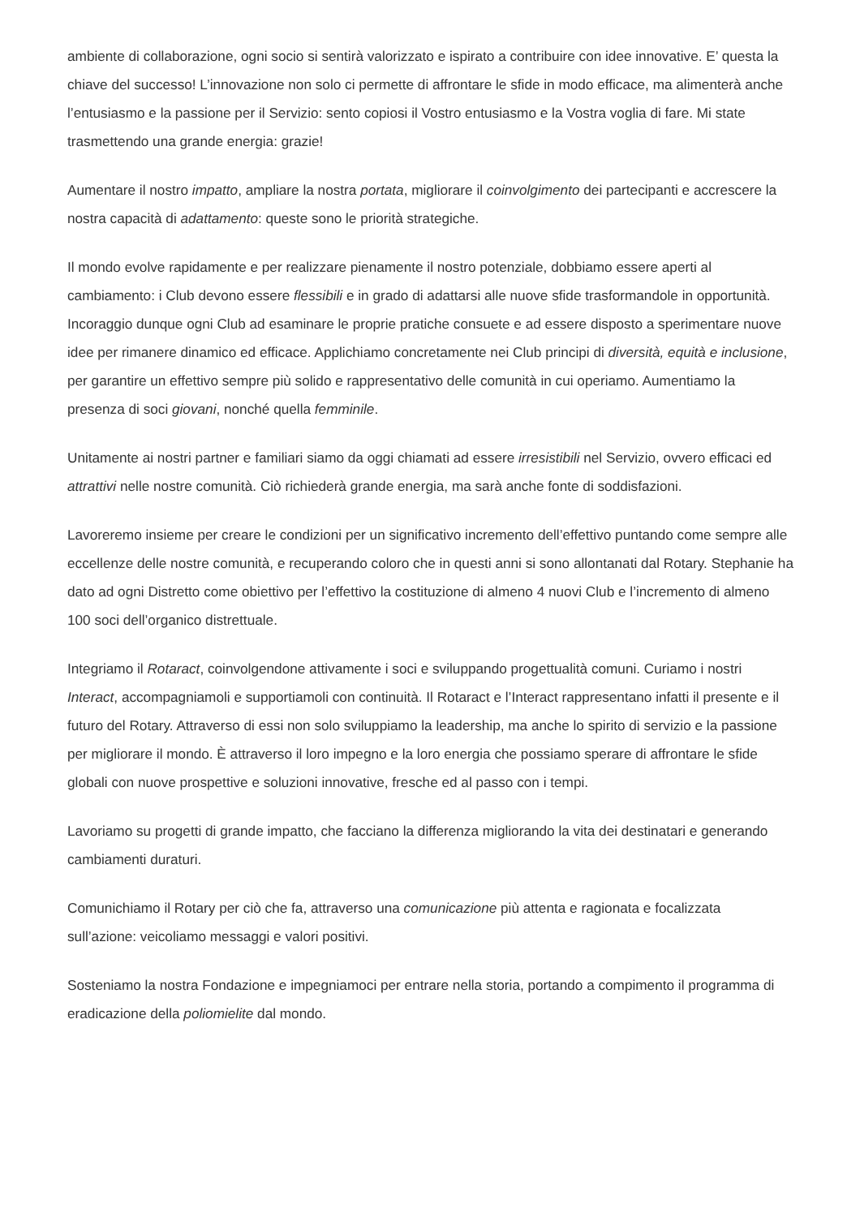ambiente di collaborazione, ogni socio si sentirà valorizzato e ispirato a contribuire con idee innovative. E’ questa la chiave del successo! L’innovazione non solo ci permette di affrontare le sfide in modo efficace, ma alimenterà anche l’entusiasmo e la passione per il Servizio: sento copiosi il Vostro entusiasmo e la Vostra voglia di fare. Mi state trasmettendo una grande energia: grazie!
Aumentare il nostro impatto, ampliare la nostra portata, migliorare il coinvolgimento dei partecipanti e accrescere la nostra capacità di adattamento: queste sono le priorità strategiche.
Il mondo evolve rapidamente e per realizzare pienamente il nostro potenziale, dobbiamo essere aperti al cambiamento: i Club devono essere flessibili e in grado di adattarsi alle nuove sfide trasformandole in opportunità. Incoraggio dunque ogni Club ad esaminare le proprie pratiche consuete e ad essere disposto a sperimentare nuove idee per rimanere dinamico ed efficace. Applichiamo concretamente nei Club principi di diversità, equità e inclusione, per garantire un effettivo sempre più solido e rappresentativo delle comunità in cui operiamo. Aumentiamo la presenza di soci giovani, nonché quella femminile.
Unitamente ai nostri partner e familiari siamo da oggi chiamati ad essere irresistibili nel Servizio, ovvero efficaci ed attrattivi nelle nostre comunità. Ciò richiederà grande energia, ma sarà anche fonte di soddisfazioni.
Lavoreremo insieme per creare le condizioni per un significativo incremento dell’effettivo puntando come sempre alle eccellenze delle nostre comunità, e recuperando coloro che in questi anni si sono allontanati dal Rotary. Stephanie ha dato ad ogni Distretto come obiettivo per l’effettivo la costituzione di almeno 4 nuovi Club e l’incremento di almeno 100 soci dell’organico distrettuale.
Integriamo il Rotaract, coinvolgendone attivamente i soci e sviluppando progettualità comuni. Curiamo i nostri Interact, accompagniamoli e supportiamoli con continuità. Il Rotaract e l’Interact rappresentano infatti il presente e il futuro del Rotary. Attraverso di essi non solo sviluppiamo la leadership, ma anche lo spirito di servizio e la passione per migliorare il mondo. È attraverso il loro impegno e la loro energia che possiamo sperare di affrontare le sfide globali con nuove prospettive e soluzioni innovative, fresche ed al passo con i tempi.
Lavoriamo su progetti di grande impatto, che facciano la differenza migliorando la vita dei destinatari e generando cambiamenti duraturi.
Comunichiamo il Rotary per ciò che fa, attraverso una comunicazione più attenta e ragionata e focalizzata sull’azione: veicoliamo messaggi e valori positivi.
Sosteniamo la nostra Fondazione e impegniamoci per entrare nella storia, portando a compimento il programma di eradicazione della poliomielite dal mondo.